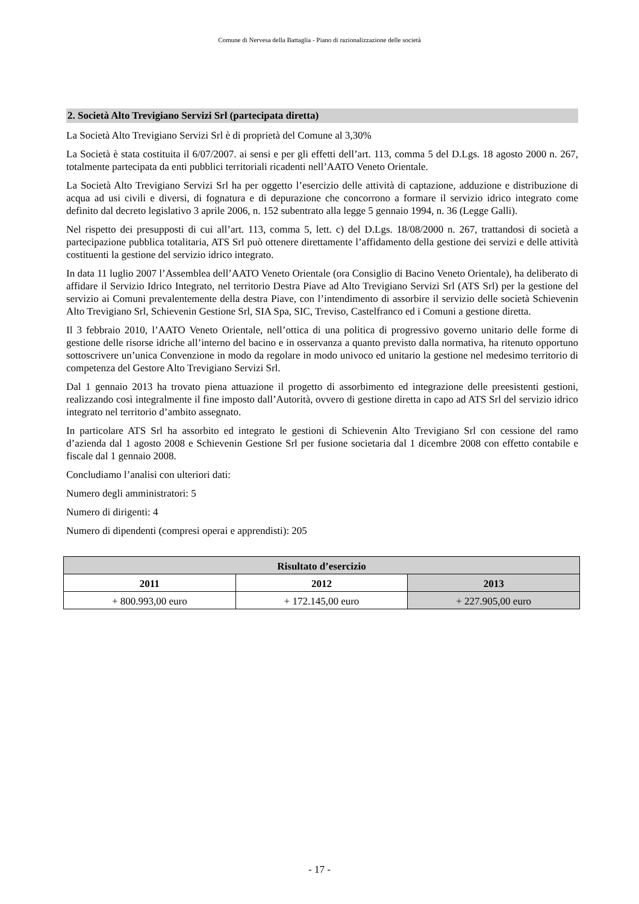Comune di Nervesa della Battaglia - Piano di razionalizzazione delle società
2. Società Alto Trevigiano Servizi Srl (partecipata diretta)
La Società Alto Trevigiano Servizi Srl è di proprietà del Comune al 3,30%
La Società è stata costituita il 6/07/2007. ai sensi e per gli effetti dell’art. 113, comma 5 del D.Lgs. 18 agosto 2000 n. 267, totalmente partecipata da enti pubblici territoriali ricadenti nell’AATO Veneto Orientale.
La Società Alto Trevigiano Servizi Srl ha per oggetto l’esercizio delle attività di captazione, adduzione e distribuzione di acqua ad usi civili e diversi, di fognatura e di depurazione che concorrono a formare il servizio idrico integrato come definito dal decreto legislativo 3 aprile 2006, n. 152 subentrato alla legge 5 gennaio 1994, n. 36 (Legge Galli).
Nel rispetto dei presupposti di cui all’art. 113, comma 5, lett. c) del D.Lgs. 18/08/2000 n. 267, trattandosi di società a partecipazione pubblica totalitaria, ATS Srl può ottenere direttamente l’affidamento della gestione dei servizi e delle attività costituenti la gestione del servizio idrico integrato.
In data 11 luglio 2007 l’Assemblea dell’AATO Veneto Orientale (ora Consiglio di Bacino Veneto Orientale), ha deliberato di affidare il Servizio Idrico Integrato, nel territorio Destra Piave ad Alto Trevigiano Servizi Srl (ATS Srl) per la gestione del servizio ai Comuni prevalentemente della destra Piave, con l’intendimento di assorbire il servizio delle società Schievenin Alto Trevigiano Srl, Schievenin Gestione Srl, SIA Spa, SIC, Treviso, Castelfranco ed i Comuni a gestione diretta.
Il 3 febbraio 2010, l’AATO Veneto Orientale, nell’ottica di una politica di progressivo governo unitario delle forme di gestione delle risorse idriche all’interno del bacino e in osservanza a quanto previsto dalla normativa, ha ritenuto opportuno sottoscrivere un’unica Convenzione in modo da regolare in modo univoco ed unitario la gestione nel medesimo territorio di competenza del Gestore Alto Trevigiano Servizi Srl.
Dal 1 gennaio 2013 ha trovato piena attuazione il progetto di assorbimento ed integrazione delle preesistenti gestioni, realizzando così integralmente il fine imposto dall’Autorità, ovvero di gestione diretta in capo ad ATS Srl del servizio idrico integrato nel territorio d’ambito assegnato.
In particolare ATS Srl ha assorbito ed integrato le gestioni di Schievenin Alto Trevigiano Srl con cessione del ramo d’azienda dal 1 agosto 2008 e Schievenin Gestione Srl per fusione societaria dal 1 dicembre 2008 con effetto contabile e fiscale dal 1 gennaio 2008.
Concludiamo l’analisi con ulteriori dati:
Numero degli amministratori: 5
Numero di dirigenti: 4
Numero di dipendenti (compresi operai e apprendisti): 205
| Risultato d’esercizio | | |
| --- | --- | --- |
| 2011 | 2012 | 2013 |
| + 800.993,00 euro | + 172.145,00 euro | + 227.905,00 euro |
- 17 -